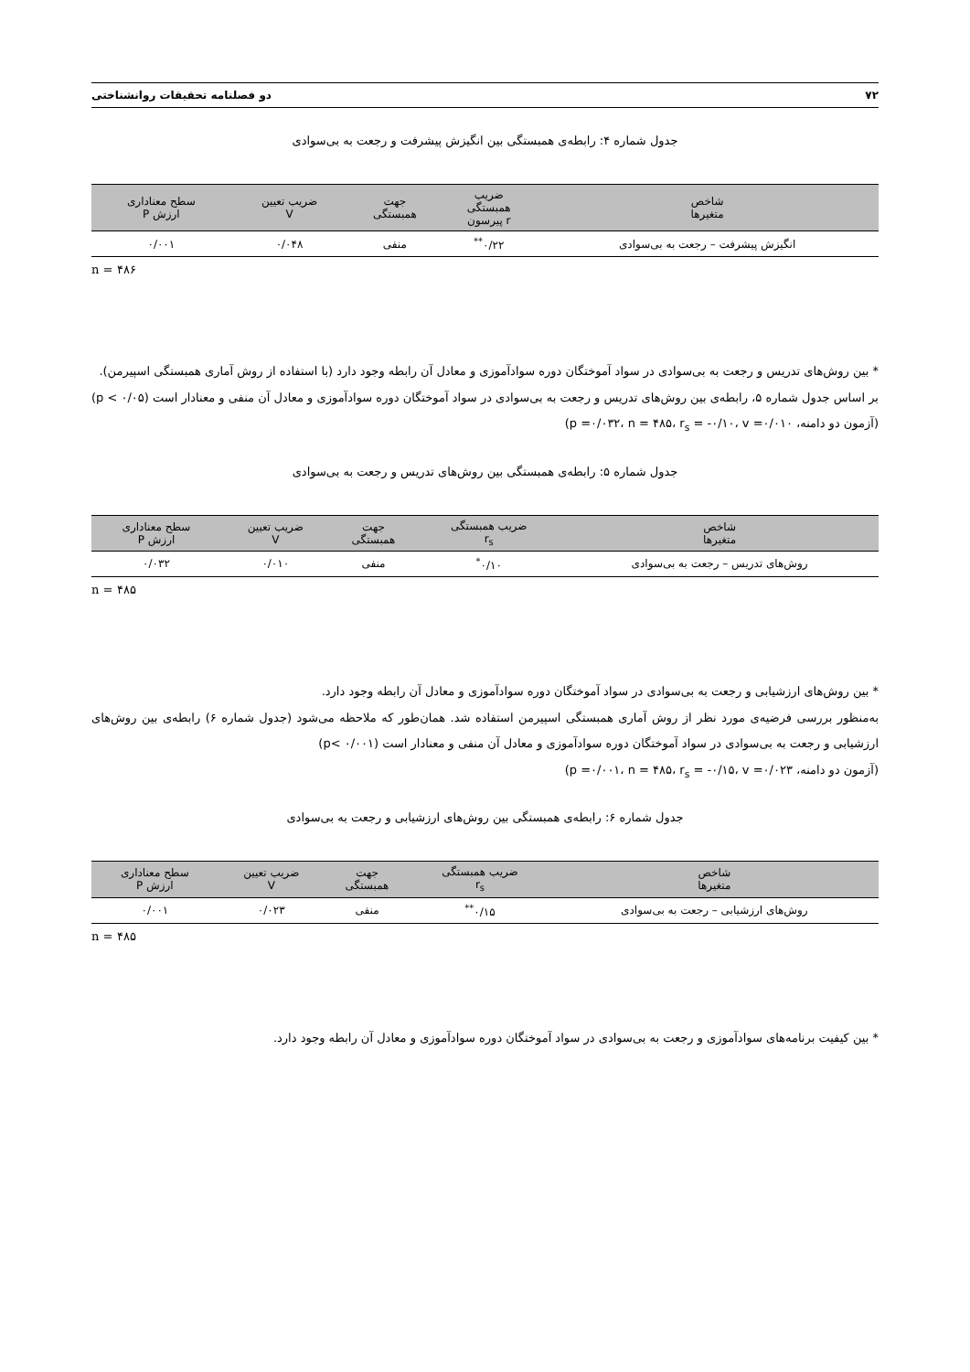۷۲ دو فصلنامه تحقیقات روانشناختی
جدول شماره ۴: رابطه‌ی همبستگی بین انگیزش پیشرفت و رجعت به بی‌سوادی
| شاخص متغیرها | ضریب همبستگی r پیرسون | جهت همبستگی | ضریب تعیین V | سطح معناداری ارزش P |
| --- | --- | --- | --- | --- |
| انگیزش پیشرفت – رجعت به بی‌سوادی | ۰/۲۲<sup>**</sup> | منفی | ۰/۰۴۸ | ۰/۰۰۱ |
n = ۴۸۶
* بین روش‌های تدریس و رجعت به بی‌سوادی در سواد آموختگان دوره سوادآموزی و معادل آن رابطه وجود دارد (با استفاده از روش آماری همبستگی اسپیرمن).
بر اساس جدول شماره ۵، رابطه‌ی بین روش‌های تدریس و رجعت به بی‌سوادی در سواد آموختگان دوره سوادآموزی و معادل آن منفی و معنادار است (p < ۰/۰۵)(آزمون دو دامنه، p =۰/۰۳۲، n = ۴۸۵، r<sub>s</sub> = -۰/۱۰، v =۰/۰۱۰)
جدول شماره ۵: رابطه‌ی همبستگی بین روش‌های تدریس و رجعت به بی‌سوادی
| شاخص متغیرها | ضریب همبستگی r<sub>s</sub> | جهت همبستگی | ضریب تعیین V | سطح معناداری ارزش P |
| --- | --- | --- | --- | --- |
| روش‌های تدریس – رجعت به بی‌سوادی | ۰/۱۰<sup>*</sup> | منفی | ۰/۰۱۰ | ۰/۰۳۲ |
n = ۴۸۵
* بین روش‌های ارزشیابی و رجعت به بی‌سوادی در سواد آموختگان دوره سوادآموزی و معادل آن رابطه وجود دارد.
به‌منظور بررسی فرضیه‌ی مورد نظر از روش آماری همبستگی اسپیرمن استفاده شد. همان‌طور که ملاحظه می‌شود (جدول شماره ۶) رابطه‌ی بین روش‌های ارزشیابی و رجعت به بی‌سوادی در سواد آموختگان دوره سوادآموزی و معادل آن منفی و معنادار است (p< ۰/۰۰۱)
(آزمون دو دامنه، p =۰/۰۰۱، n = ۴۸۵، r<sub>s</sub> = -۰/۱۵، v =۰/۰۲۳)
جدول شماره ۶: رابطه‌ی همبستگی بین روش‌های ارزشیابی و رجعت به بی‌سوادی
| شاخص متغیرها | ضریب همبستگی r<sub>s</sub> | جهت همبستگی | ضریب تعیین V | سطح معناداری ارزش P |
| --- | --- | --- | --- | --- |
| روش‌های ارزشیابی – رجعت به بی‌سوادی | ۰/۱۵<sup>**</sup> | منفی | ۰/۰۲۳ | ۰/۰۰۱ |
n = ۴۸۵
* بین کیفیت برنامه‌های سوادآموزی و رجعت به بی‌سوادی در سواد آموختگان دوره سوادآموزی و معادل آن رابطه وجود دارد.